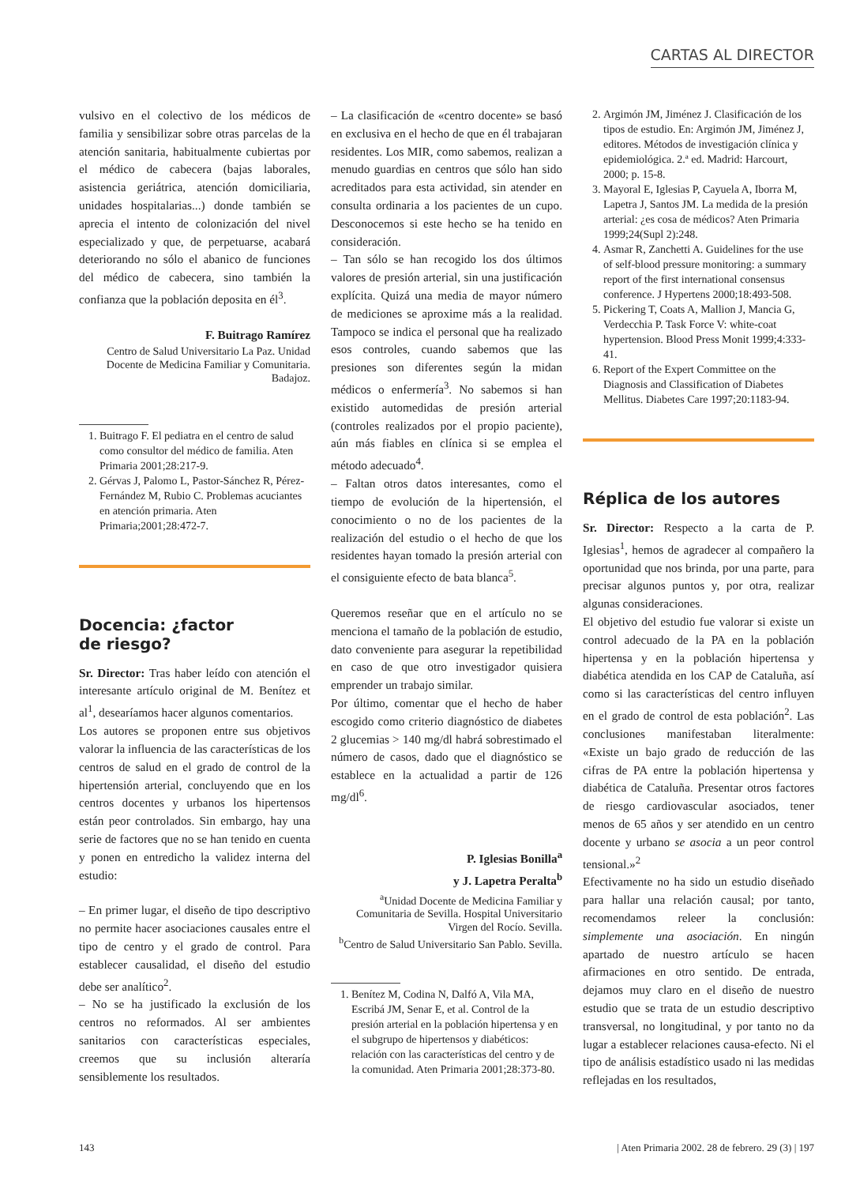CARTAS AL DIRECTOR
vulsivo en el colectivo de los médicos de familia y sensibilizar sobre otras parcelas de la atención sanitaria, habitualmente cubiertas por el médico de cabecera (bajas laborales, asistencia geriátrica, atención domiciliaria, unidades hospitalarias...) donde también se aprecia el intento de colonización del nivel especializado y que, de perpetuarse, acabará deteriorando no sólo el abanico de funciones del médico de cabecera, sino también la confianza que la población deposita en él<sup>3</sup>.
F. Buitrago Ramírez
Centro de Salud Universitario La Paz. Unidad Docente de Medicina Familiar y Comunitaria. Badajoz.
1. Buitrago F. El pediatra en el centro de salud como consultor del médico de familia. Aten Primaria 2001;28:217-9.
2. Gérvas J, Palomo L, Pastor-Sánchez R, Pérez-Fernández M, Rubio C. Problemas acuciantes en atención primaria. Aten Primaria;2001;28:472-7.
Docencia: ¿factor
de riesgo?
Sr. Director: Tras haber leído con atención el interesante artículo original de M. Benítez et al<sup>1</sup>, desearíamos hacer algunos comentarios.
Los autores se proponen entre sus objetivos valorar la influencia de las características de los centros de salud en el grado de control de la hipertensión arterial, concluyendo que en los centros docentes y urbanos los hipertensos están peor controlados. Sin embargo, hay una serie de factores que no se han tenido en cuenta y ponen en entredicho la validez interna del estudio:
– En primer lugar, el diseño de tipo descriptivo no permite hacer asociaciones causales entre el tipo de centro y el grado de control. Para establecer causalidad, el diseño del estudio debe ser analítico<sup>2</sup>.
– No se ha justificado la exclusión de los centros no reformados. Al ser ambientes sanitarios con características especiales, creemos que su inclusión alteraría sensiblemente los resultados.
– La clasificación de «centro docente» se basó en exclusiva en el hecho de que en él trabajaran residentes. Los MIR, como sabemos, realizan a menudo guardias en centros que sólo han sido acreditados para esta actividad, sin atender en consulta ordinaria a los pacientes de un cupo. Desconocemos si este hecho se ha tenido en consideración.
– Tan sólo se han recogido los dos últimos valores de presión arterial, sin una justificación explícita. Quizá una media de mayor número de mediciones se aproxime más a la realidad. Tampoco se indica el personal que ha realizado esos controles, cuando sabemos que las presiones son diferentes según la midan médicos o enfermería<sup>3</sup>. No sabemos si han existido automedidas de presión arterial (controles realizados por el propio paciente), aún más fiables en clínica si se emplea el método adecuado<sup>4</sup>.
– Faltan otros datos interesantes, como el tiempo de evolución de la hipertensión, el conocimiento o no de los pacientes de la realización del estudio o el hecho de que los residentes hayan tomado la presión arterial con el consiguiente efecto de bata blanca<sup>5</sup>.
Queremos reseñar que en el artículo no se menciona el tamaño de la población de estudio, dato conveniente para asegurar la repetibilidad en caso de que otro investigador quisiera emprender un trabajo similar.
Por último, comentar que el hecho de haber escogido como criterio diagnóstico de diabetes 2 glucemias > 140 mg/dl habrá sobrestimado el número de casos, dado que el diagnóstico se establece en la actualidad a partir de 126 mg/dl<sup>6</sup>.
P. Iglesias Bonilla<sup>a</sup>
y J. Lapetra Peralta<sup>b</sup>
<sup>a</sup> Unidad Docente de Medicina Familiar y Comunitaria de Sevilla. Hospital Universitario Virgen del Rocío. Sevilla.
<sup>b</sup> Centro de Salud Universitario San Pablo. Sevilla.
1. Benítez M, Codina N, Dalfó A, Vila MA, Escribá JM, Senar E, et al. Control de la presión arterial en la población hipertensa y en el subgrupo de hipertensos y diabéticos: relación con las características del centro y de la comunidad. Aten Primaria 2001;28:373-80.
2. Argimón JM, Jiménez J. Clasificación de los tipos de estudio. En: Argimón JM, Jiménez J, editores. Métodos de investigación clínica y epidemiológica. 2.ª ed. Madrid: Harcourt, 2000; p. 15-8.
3. Mayoral E, Iglesias P, Cayuela A, Iborra M, Lapetra J, Santos JM. La medida de la presión arterial: ¿es cosa de médicos? Aten Primaria 1999;24(Supl 2):248.
4. Asmar R, Zanchetti A. Guidelines for the use of self-blood pressure monitoring: a summary report of the first international consensus conference. J Hypertens 2000;18:493-508.
5. Pickering T, Coats A, Mallion J, Mancia G, Verdecchia P. Task Force V: white-coat hypertension. Blood Press Monit 1999;4:333-41.
6. Report of the Expert Committee on the Diagnosis and Classification of Diabetes Mellitus. Diabetes Care 1997;20:1183-94.
Réplica de los autores
Sr. Director: Respecto a la carta de P. Iglesias<sup>1</sup>, hemos de agradecer al compañero la oportunidad que nos brinda, por una parte, para precisar algunos puntos y, por otra, realizar algunas consideraciones.
El objetivo del estudio fue valorar si existe un control adecuado de la PA en la población hipertensa y en la población hipertensa y diabética atendida en los CAP de Cataluña, así como si las características del centro influyen en el grado de control de esta población<sup>2</sup>. Las conclusiones manifestaban literalmente: «Existe un bajo grado de reducción de las cifras de PA entre la población hipertensa y diabética de Cataluña. Presentar otros factores de riesgo cardiovascular asociados, tener menos de 65 años y ser atendido en un centro docente y urbano se asocia a un peor control tensional.»<sup>2</sup>
Efectivamente no ha sido un estudio diseñado para hallar una relación causal; por tanto, recomendamos releer la conclusión: simplemente una asociación. En ningún apartado de nuestro artículo se hacen afirmaciones en otro sentido. De entrada, dejamos muy claro en el diseño de nuestro estudio que se trata de un estudio descriptivo transversal, no longitudinal, y por tanto no da lugar a establecer relaciones causa-efecto. Ni el tipo de análisis estadístico usado ni las medidas reflejadas en los resultados,
143 | Aten Primaria 2002. 28 de febrero. 29 (3) | 197